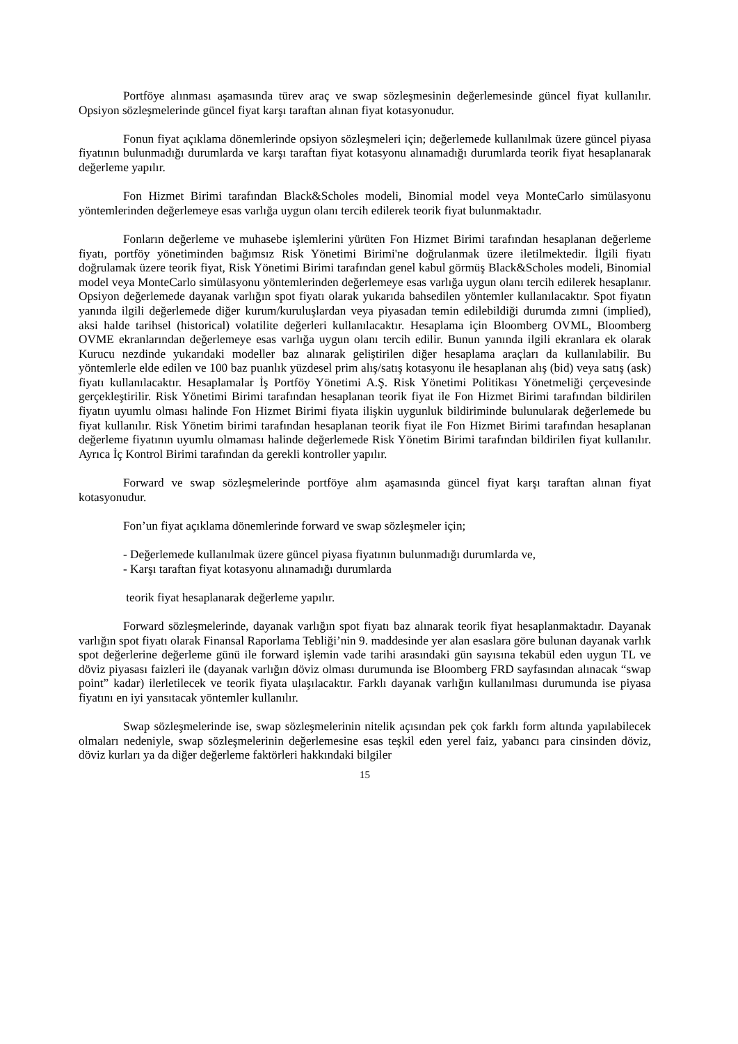Portföye alınması aşamasında türev araç ve swap sözleşmesinin değerlemesinde güncel fiyat kullanılır. Opsiyon sözleşmelerinde güncel fiyat karşı taraftan alınan fiyat kotasyonudur.
Fonun fiyat açıklama dönemlerinde opsiyon sözleşmeleri için; değerlemede kullanılmak üzere güncel piyasa fiyatının bulunmadığı durumlarda ve karşı taraftan fiyat kotasyonu alınamadığı durumlarda teorik fiyat hesaplanarak değerleme yapılır.
Fon Hizmet Birimi tarafından Black&Scholes modeli, Binomial model veya MonteCarlo simülasyonu yöntemlerinden değerlemeye esas varlığa uygun olanı tercih edilerek teorik fiyat bulunmaktadır.
Fonların değerleme ve muhasebe işlemlerini yürüten Fon Hizmet Birimi tarafından hesaplanan değerleme fiyatı, portföy yönetiminden bağımsız Risk Yönetimi Birimi'ne doğrulanmak üzere iletilmektedir. İlgili fiyatı doğrulamak üzere teorik fiyat, Risk Yönetimi Birimi tarafından genel kabul görmüş Black&Scholes modeli, Binomial model veya MonteCarlo simülasyonu yöntemlerinden değerlemeye esas varlığa uygun olanı tercih edilerek hesaplanır. Opsiyon değerlemede dayanak varlığın spot fiyatı olarak yukarıda bahsedilen yöntemler kullanılacaktır. Spot fiyatın yanında ilgili değerlemede diğer kurum/kuruluşlardan veya piyasadan temin edilebildiği durumda zımni (implied), aksi halde tarihsel (historical) volatilite değerleri kullanılacaktır. Hesaplama için Bloomberg OVML, Bloomberg OVME ekranlarından değerlemeye esas varlığa uygun olanı tercih edilir. Bunun yanında ilgili ekranlara ek olarak Kurucu nezdinde yukarıdaki modeller baz alınarak geliştirilen diğer hesaplama araçları da kullanılabilir. Bu yöntemlerle elde edilen ve 100 baz puanlık yüzdesel prim alış/satış kotasyonu ile hesaplanan alış (bid) veya satış (ask) fiyatı kullanılacaktır. Hesaplamalar İş Portföy Yönetimi A.Ş. Risk Yönetimi Politikası Yönetmeliği çerçevesinde gerçekleştirilir. Risk Yönetimi Birimi tarafından hesaplanan teorik fiyat ile Fon Hizmet Birimi tarafından bildirilen fiyatın uyumlu olması halinde Fon Hizmet Birimi fiyata ilişkin uygunluk bildiriminde bulunularak değerlemede bu fiyat kullanılır. Risk Yönetim birimi tarafından hesaplanan teorik fiyat ile Fon Hizmet Birimi tarafından hesaplanan değerleme fiyatının uyumlu olmaması halinde değerlemede Risk Yönetim Birimi tarafından bildirilen fiyat kullanılır. Ayrıca İç Kontrol Birimi tarafından da gerekli kontroller yapılır.
Forward ve swap sözleşmelerinde portföye alım aşamasında güncel fiyat karşı taraftan alınan fiyat kotasyonudur.
Fon’un fiyat açıklama dönemlerinde forward ve swap sözleşmeler için;
- Değerlemede kullanılmak üzere güncel piyasa fiyatının bulunmadığı durumlarda ve,
- Karşı taraftan fiyat kotasyonu alınamadığı durumlarda
teorik fiyat hesaplanarak değerleme yapılır.
Forward sözleşmelerinde, dayanak varlığın spot fiyatı baz alınarak teorik fiyat hesaplanmaktadır. Dayanak varlığın spot fiyatı olarak Finansal Raporlama Tebliği’nin 9. maddesinde yer alan esaslara göre bulunan dayanak varlık spot değerlerine değerleme günü ile forward işlemin vade tarihi arasındaki gün sayısına tekabül eden uygun TL ve döviz piyasası faizleri ile (dayanak varlığın döviz olması durumunda ise Bloomberg FRD sayfasından alınacak “swap point” kadar) ilerletilecek ve teorik fiyata ulaşılacaktır. Farklı dayanak varlığın kullanılması durumunda ise piyasa fiyatını en iyi yansıtacak yöntemler kullanılır.
Swap sözleşmelerinde ise, swap sözleşmelerinin nitelik açısından pek çok farklı form altında yapılabilecek olmaları nedeniyle, swap sözleşmelerinin değerlemesine esas teşkil eden yerel faiz, yabancı para cinsinden döviz, döviz kurları ya da diğer değerleme faktörleri hakkındaki bilgiler
15